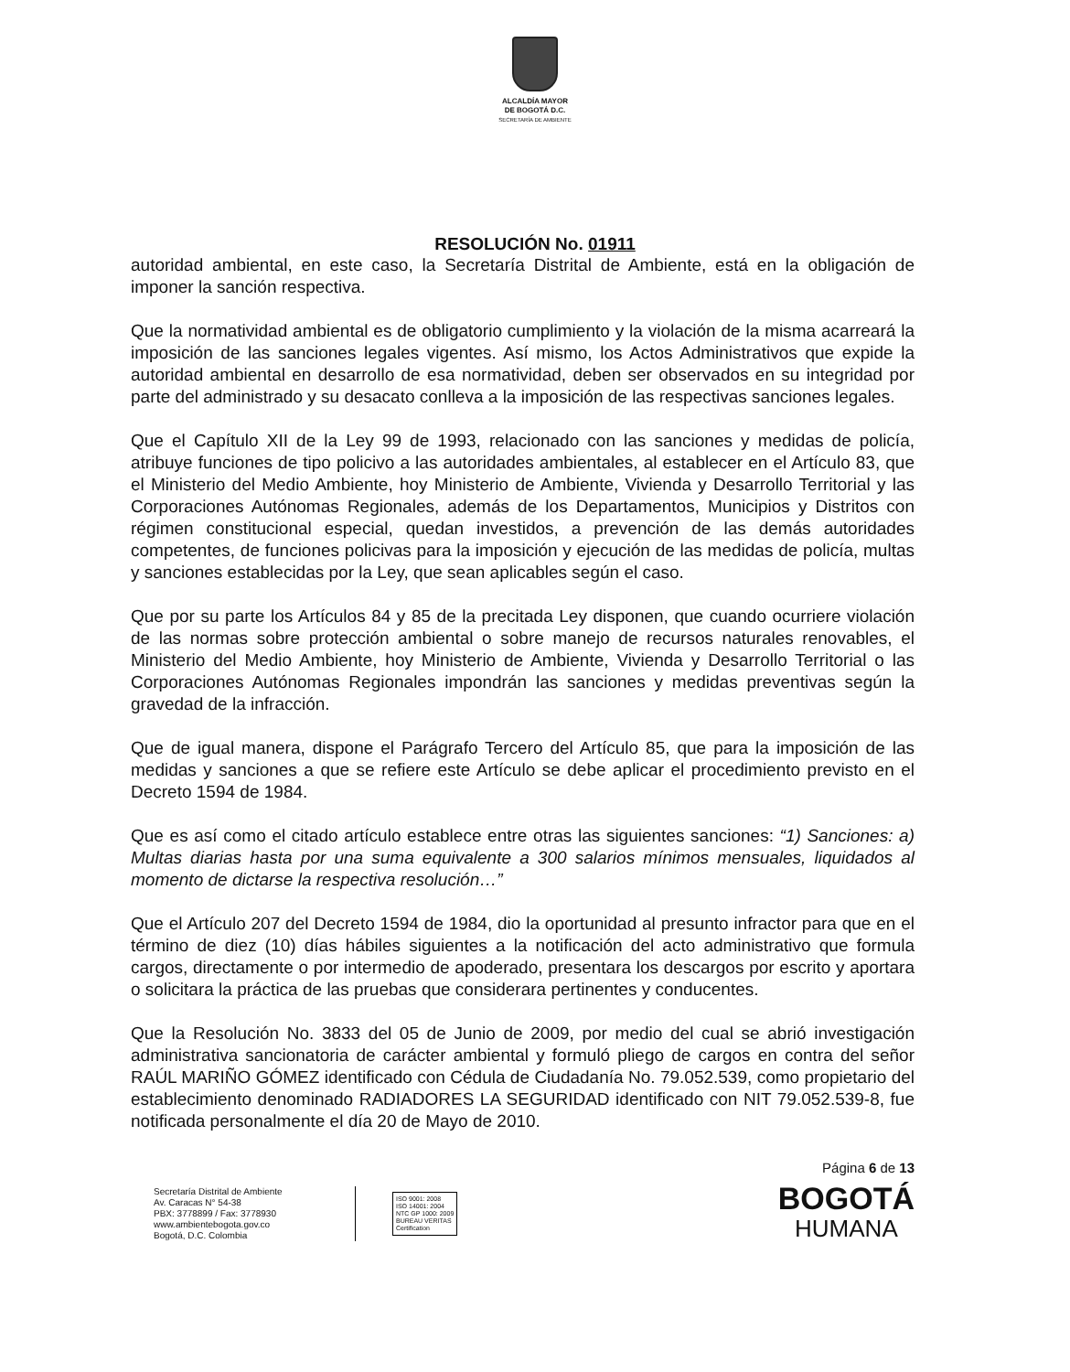ALCALDÍA MAYOR
DE BOGOTÁ D.C.
SECRETARÍA DE AMBIENTE
RESOLUCIÓN No. 01911
autoridad ambiental, en este caso, la Secretaría Distrital de Ambiente, está en la obligación de imponer la sanción respectiva.
Que la normatividad ambiental es de obligatorio cumplimiento y la violación de la misma acarreará la imposición de las sanciones legales vigentes. Así mismo, los Actos Administrativos que expide la autoridad ambiental en desarrollo de esa normatividad, deben ser observados en su integridad por parte del administrado y su desacato conlleva a la imposición de las respectivas sanciones legales.
Que el Capítulo XII de la Ley 99 de 1993, relacionado con las sanciones y medidas de policía, atribuye funciones de tipo policivo a las autoridades ambientales, al establecer en el Artículo 83, que el Ministerio del Medio Ambiente, hoy Ministerio de Ambiente, Vivienda y Desarrollo Territorial y las Corporaciones Autónomas Regionales, además de los Departamentos, Municipios y Distritos con régimen constitucional especial, quedan investidos, a prevención de las demás autoridades competentes, de funciones policivas para la imposición y ejecución de las medidas de policía, multas y sanciones establecidas por la Ley, que sean aplicables según el caso.
Que por su parte los Artículos 84 y 85 de la precitada Ley disponen, que cuando ocurriere violación de las normas sobre protección ambiental o sobre manejo de recursos naturales renovables, el Ministerio del Medio Ambiente, hoy Ministerio de Ambiente, Vivienda y Desarrollo Territorial o las Corporaciones Autónomas Regionales impondrán las sanciones y medidas preventivas según la gravedad de la infracción.
Que de igual manera, dispone el Parágrafo Tercero del Artículo 85, que para la imposición de las medidas y sanciones a que se refiere este Artículo se debe aplicar el procedimiento previsto en el Decreto 1594 de 1984.
Que es así como el citado artículo establece entre otras las siguientes sanciones: “1) Sanciones: a) Multas diarias hasta por una suma equivalente a 300 salarios mínimos mensuales, liquidados al momento de dictarse la respectiva resolución…”
Que el Artículo 207 del Decreto 1594 de 1984, dio la oportunidad al presunto infractor para que en el término de diez (10) días hábiles siguientes a la notificación del acto administrativo que formula cargos, directamente o por intermedio de apoderado, presentara los descargos por escrito y aportara o solicitara la práctica de las pruebas que considerara pertinentes y conducentes.
Que la Resolución No. 3833 del 05 de Junio de 2009, por medio del cual se abrió investigación administrativa sancionatoria de carácter ambiental y formuló pliego de cargos en contra del señor RAÚL MARIÑO GÓMEZ identificado con Cédula de Ciudadanía No. 79.052.539, como propietario del establecimiento denominado RADIADORES LA SEGURIDAD identificado con NIT 79.052.539-8, fue notificada personalmente el día 20 de Mayo de 2010.
Página 6 de 13
Secretaría Distrital de Ambiente
Av. Caracas N° 54-38
PBX: 3778899 / Fax: 3778930
www.ambientebogota.gov.co
Bogotá, D.C. Colombia
ISO 9001: 2008
ISO 14001: 2004
NTC GP 1000: 2009
BUREAU VERITAS
Certification
BOGOTÁ
HUMANA